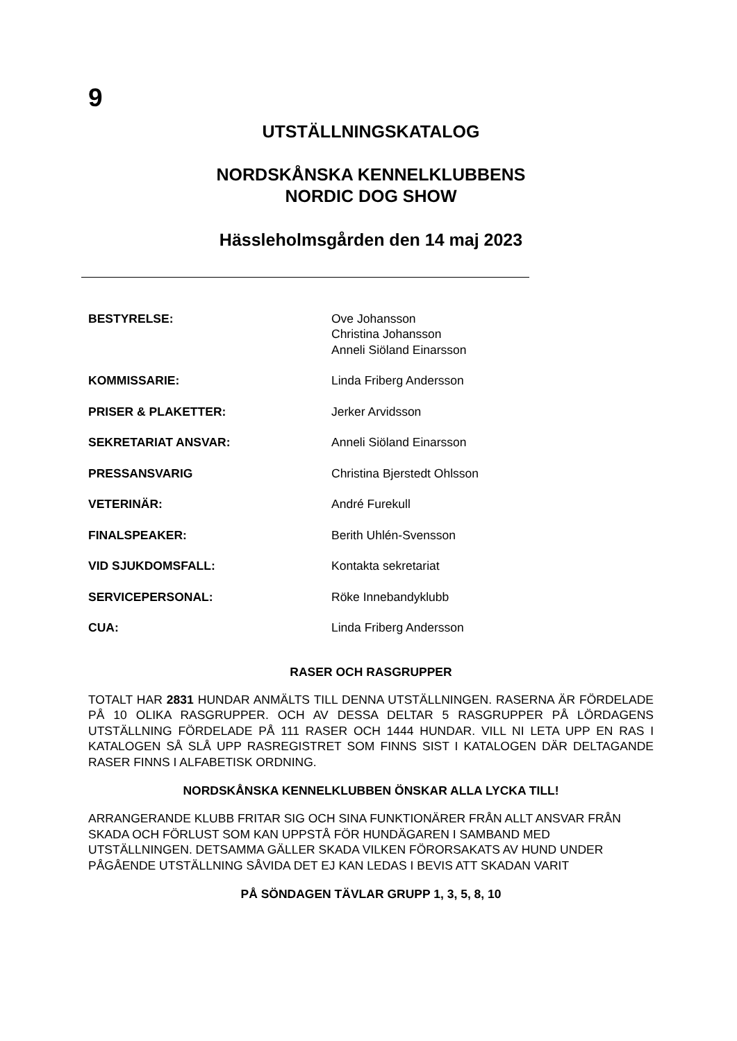9
UTSTÄLLNINGSKATALOG
NORDSKÅNSKA KENNELKLUBBENS
NORDIC DOG SHOW
Hässleholmsgården den 14 maj 2023
| BESTYRELSE: | Ove Johansson Christina Johansson Anneli Siöland Einarsson |
| KOMMISSARIE: | Linda Friberg Andersson |
| PRISER & PLAKETTER: | Jerker Arvidsson |
| SEKRETARIAT ANSVAR: | Anneli Siöland Einarsson |
| PRESSANSVARIG | Christina Bjerstedt Ohlsson |
| VETERINÄR: | André Furekull |
| FINALSPEAKER: | Berith Uhlén-Svensson |
| VID SJUKDOMSFALL: | Kontakta sekretariat |
| SERVICEPERSONAL: | Röke Innebandyklubb |
| CUA: | Linda Friberg Andersson |
RASER OCH RASGRUPPER
TOTALT HAR 2831 HUNDAR ANMÄLTS TILL DENNA UTSTÄLLNINGEN. RASERNA ÄR FÖRDELADE PÅ 10 OLIKA RASGRUPPER. OCH AV DESSA DELTAR 5 RASGRUPPER PÅ LÖRDAGENS UTSTÄLLNING FÖRDELADE PÅ 111 RASER OCH 1444 HUNDAR. VILL NI LETA UPP EN RAS I KATALOGEN SÅ SLÅ UPP RASREGISTRET SOM FINNS SIST I KATALOGEN DÄR DELTAGANDE RASER FINNS I ALFABETISK ORDNING.
NORDSKÅNSKA KENNELKLUBBEN ÖNSKAR ALLA LYCKA TILL!
ARRANGERANDE KLUBB FRITAR SIG OCH SINA FUNKTIONÄRER FRÅN ALLT ANSVAR FRÅN SKADA OCH FÖRLUST SOM KAN UPPSTÅ FÖR HUNDÄGAREN I SAMBAND MED UTSTÄLLNINGEN. DETSAMMA GÄLLER SKADA VILKEN FÖRORSAKATS AV HUND UNDER PÅGÅENDE UTSTÄLLNING SÅVIDA DET EJ KAN LEDAS I BEVIS ATT SKADAN VARIT
PÅ SÖNDAGEN TÄVLAR GRUPP 1, 3, 5, 8, 10